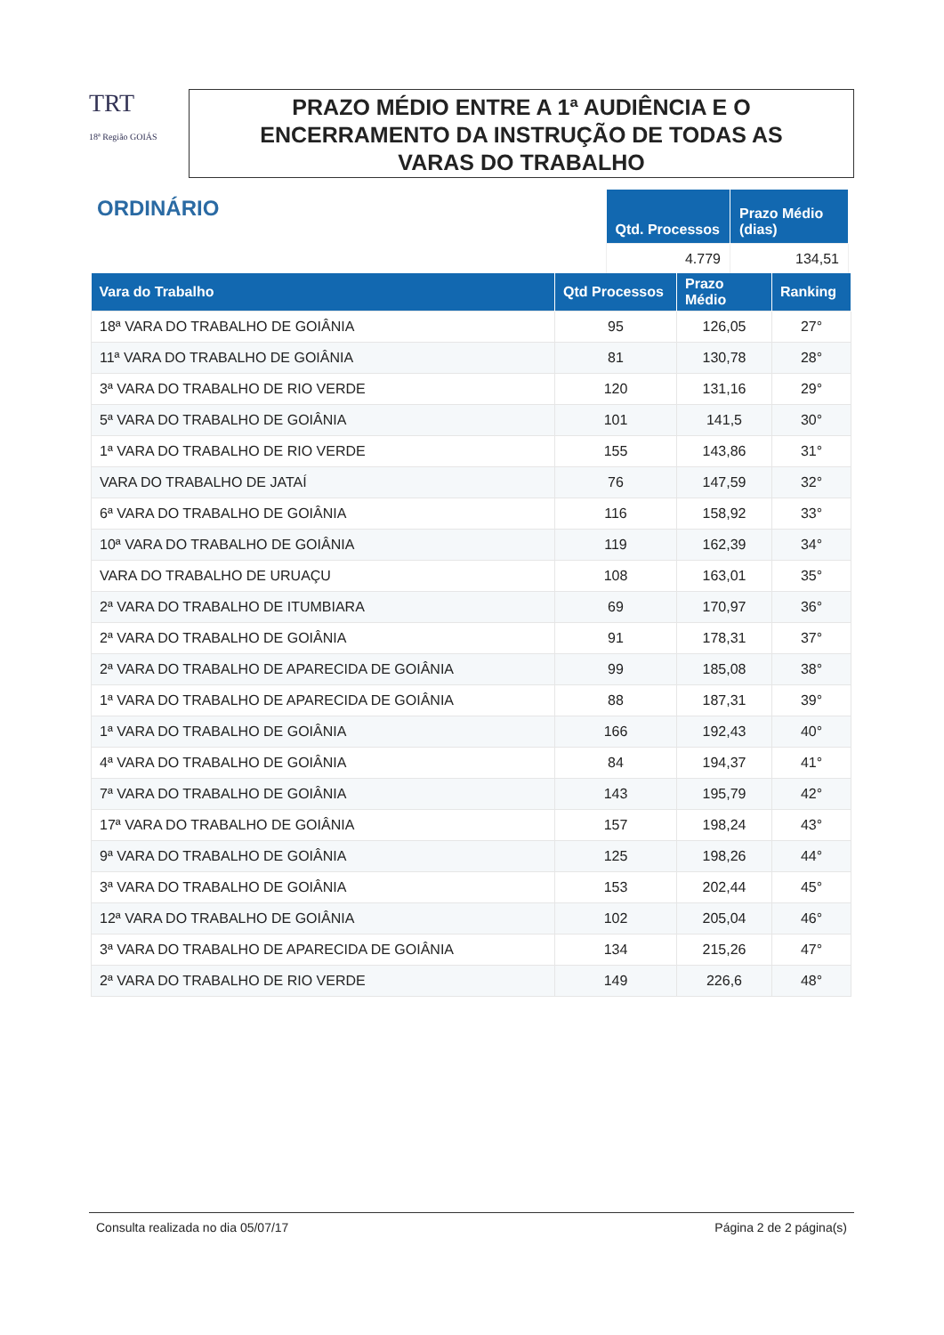TRT
18ª Região GOIÁS
PRAZO MÉDIO ENTRE A 1ª AUDIÊNCIA E O
ENCERRAMENTO DA INSTRUÇÃO DE TODAS AS
VARAS DO TRABALHO
ORDINÁRIO
| Qtd. Processos | Prazo Médio (dias) |
| --- | --- |
| 4.779 | 134,51 |
| Vara do Trabalho | Qtd Processos | Prazo Médio | Ranking |
| --- | --- | --- | --- |
| 18ª VARA DO TRABALHO DE GOIÂNIA | 95 | 126,05 | 27° |
| 11ª VARA DO TRABALHO DE GOIÂNIA | 81 | 130,78 | 28° |
| 3ª VARA DO TRABALHO DE RIO VERDE | 120 | 131,16 | 29° |
| 5ª VARA DO TRABALHO DE GOIÂNIA | 101 | 141,5 | 30° |
| 1ª VARA DO TRABALHO DE RIO VERDE | 155 | 143,86 | 31° |
| VARA DO TRABALHO DE JATAÍ | 76 | 147,59 | 32° |
| 6ª VARA DO TRABALHO DE GOIÂNIA | 116 | 158,92 | 33° |
| 10ª VARA DO TRABALHO DE GOIÂNIA | 119 | 162,39 | 34° |
| VARA DO TRABALHO DE URUAÇU | 108 | 163,01 | 35° |
| 2ª VARA DO TRABALHO DE ITUMBIARA | 69 | 170,97 | 36° |
| 2ª VARA DO TRABALHO DE GOIÂNIA | 91 | 178,31 | 37° |
| 2ª VARA DO TRABALHO DE APARECIDA DE GOIÂNIA | 99 | 185,08 | 38° |
| 1ª VARA DO TRABALHO DE APARECIDA DE GOIÂNIA | 88 | 187,31 | 39° |
| 1ª VARA DO TRABALHO DE GOIÂNIA | 166 | 192,43 | 40° |
| 4ª VARA DO TRABALHO DE GOIÂNIA | 84 | 194,37 | 41° |
| 7ª VARA DO TRABALHO DE GOIÂNIA | 143 | 195,79 | 42° |
| 17ª VARA DO TRABALHO DE GOIÂNIA | 157 | 198,24 | 43° |
| 9ª VARA DO TRABALHO DE GOIÂNIA | 125 | 198,26 | 44° |
| 3ª VARA DO TRABALHO DE GOIÂNIA | 153 | 202,44 | 45° |
| 12ª VARA DO TRABALHO DE GOIÂNIA | 102 | 205,04 | 46° |
| 3ª VARA DO TRABALHO DE APARECIDA DE GOIÂNIA | 134 | 215,26 | 47° |
| 2ª VARA DO TRABALHO DE RIO VERDE | 149 | 226,6 | 48° |
Consulta realizada no dia 05/07/17 Página 2 de 2 página(s)